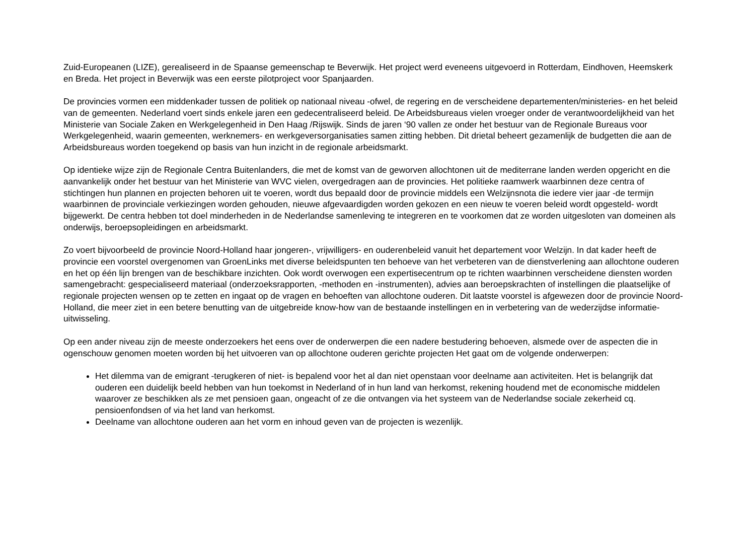Zuid-Europeanen (LIZE), gerealiseerd in de Spaanse gemeenschap te Beverwijk. Het project werd eveneens uitgevoerd in Rotterdam, Eindhoven, Heemskerk en Breda. Het project in Beverwijk was een eerste pilotproject voor Spanjaarden.
De provincies vormen een middenkader tussen de politiek op nationaal niveau -ofwel, de regering en de verscheidene departementen/ministeries- en het beleid van de gemeenten. Nederland voert sinds enkele jaren een gedecentraliseerd beleid. De Arbeidsbureaus vielen vroeger onder de verantwoordelijkheid van het Ministerie van Sociale Zaken en Werkgelegenheid in Den Haag /Rijswijk. Sinds de jaren ‘90 vallen ze onder het bestuur van de Regionale Bureaus voor Werkgelegenheid, waarin gemeenten, werknemers- en werkgeversorganisaties samen zitting hebben. Dit drietal beheert gezamenlijk de budgetten die aan de Arbeidsbureaus worden toegekend op basis van hun inzicht in de regionale arbeidsmarkt.
Op identieke wijze zijn de Regionale Centra Buitenlanders, die met de komst van de geworven allochtonen uit de mediterrane landen werden opgericht en die aanvankelijk onder het bestuur van het Ministerie van WVC vielen, overgedragen aan de provincies. Het politieke raamwerk waarbinnen deze centra of stichtingen hun plannen en projecten behoren uit te voeren, wordt dus bepaald door de provincie middels een Welzijnsnota die iedere vier jaar -de termijn waarbinnen de provinciale verkiezingen worden gehouden, nieuwe afgevaardigden worden gekozen en een nieuw te voeren beleid wordt opgesteld- wordt bijgewerkt. De centra hebben tot doel minderheden in de Nederlandse samenleving te integreren en te voorkomen dat ze worden uitgesloten van domeinen als onderwijs, beroepsopleidingen en arbeidsmarkt.
Zo voert bijvoorbeeld de provincie Noord-Holland haar jongeren-, vrijwilligers- en ouderenbeleid vanuit het departement voor Welzijn. In dat kader heeft de provincie een voorstel overgenomen van GroenLinks met diverse beleidspunten ten behoeve van het verbeteren van de dienstverlening aan allochtone ouderen en het op één lijn brengen van de beschikbare inzichten. Ook wordt overwogen een expertisecentrum op te richten waarbinnen verscheidene diensten worden samengebracht: gespecialiseerd materiaal (onderzoeksrapporten, -methoden en -instrumenten), advies aan beroepskrachten of instellingen die plaatselijke of regionale projecten wensen op te zetten en ingaat op de vragen en behoeften van allochtone ouderen. Dit laatste voorstel is afgewezen door de provincie Noord-Holland, die meer ziet in een betere benutting van de uitgebreide know-how van de bestaande instellingen en in verbetering van de wederzijdse informatie-uitwisseling.
Op een ander niveau zijn de meeste onderzoekers het eens over de onderwerpen die een nadere bestudering behoeven, alsmede over de aspecten die in ogenschouw genomen moeten worden bij het uitvoeren van op allochtone ouderen gerichte projecten Het gaat om de volgende onderwerpen:
Het dilemma van de emigrant -terugkeren of niet- is bepalend voor het al dan niet openstaan voor deelname aan activiteiten. Het is belangrijk dat ouderen een duidelijk beeld hebben van hun toekomst in Nederland of in hun land van herkomst, rekening houdend met de economische middelen waarover ze beschikken als ze met pensioen gaan, ongeacht of ze die ontvangen via het systeem van de Nederlandse sociale zekerheid cq. pensioenfondsen of via het land van herkomst.
Deelname van allochtone ouderen aan het vorm en inhoud geven van de projecten is wezenlijk.